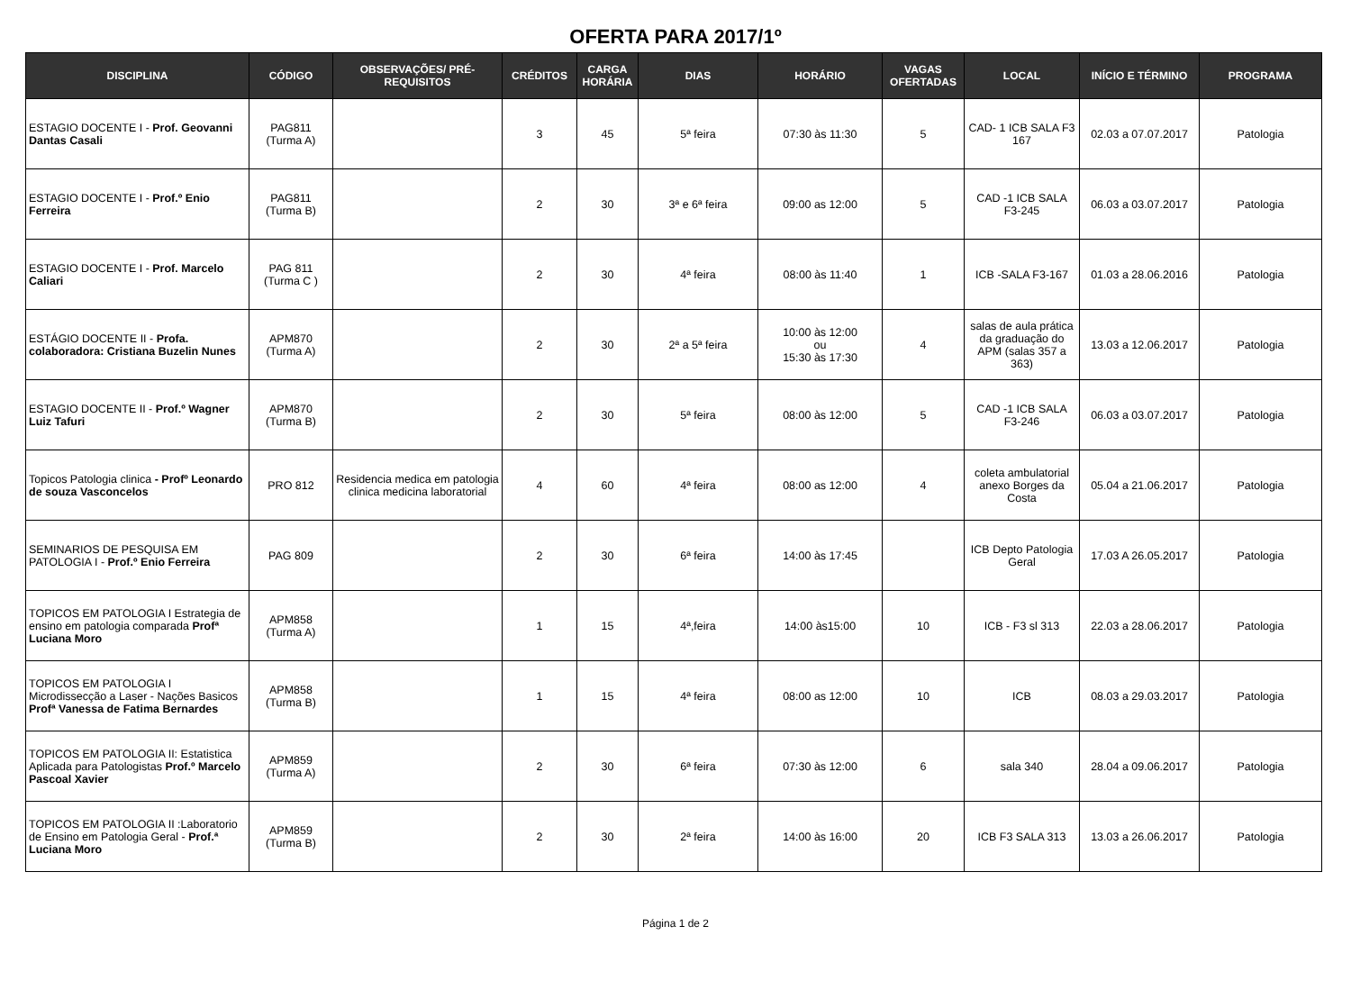OFERTA PARA 2017/1º
| DISCIPLINA | CÓDIGO | OBSERVAÇÕES/ PRÉ-REQUISITOS | CRÉDITOS | CARGA HORÁRIA | DIAS | HORÁRIO | VAGAS OFERTADAS | LOCAL | INÍCIO E TÉRMINO | PROGRAMA |
| --- | --- | --- | --- | --- | --- | --- | --- | --- | --- | --- |
| ESTAGIO DOCENTE I - Prof. Geovanni Dantas Casali | PAG811 (Turma A) | | 3 | 45 | 5ª feira | 07:30 às 11:30 | 5 | CAD- 1 ICB SALA F3 167 | 02.03 a 07.07.2017 | Patologia |
| ESTAGIO DOCENTE I - Prof.º Enio Ferreira | PAG811 (Turma B) | | 2 | 30 | 3ª e 6ª feira | 09:00 as 12:00 | 5 | CAD -1 ICB SALA F3-245 | 06.03 a 03.07.2017 | Patologia |
| ESTAGIO DOCENTE I - Prof. Marcelo Caliari | PAG 811 (Turma C ) | | 2 | 30 | 4ª feira | 08:00 às 11:40 | 1 | ICB -SALA F3-167 | 01.03 a 28.06.2016 | Patologia |
| ESTÁGIO DOCENTE II - Profa. colaboradora: Cristiana Buzelin Nunes | APM870 (Turma A) | | 2 | 30 | 2ª a 5ª feira | 10:00 às 12:00 ou 15:30 às 17:30 | 4 | salas de aula prática da graduação do APM (salas 357 a 363) | 13.03 a 12.06.2017 | Patologia |
| ESTAGIO DOCENTE II - Prof.º Wagner Luiz Tafuri | APM870 (Turma B) | | 2 | 30 | 5ª feira | 08:00 às 12:00 | 5 | CAD -1 ICB SALA F3-246 | 06.03 a 03.07.2017 | Patologia |
| Topicos Patologia clinica - Profº Leonardo de souza Vasconcelos | PRO 812 | Residencia medica em patologia clinica medicina laboratorial | 4 | 60 | 4ª feira | 08:00 as 12:00 | 4 | coleta ambulatorial anexo Borges da Costa | 05.04 a 21.06.2017 | Patologia |
| SEMINARIOS DE PESQUISA EM PATOLOGIA I - Prof.º Enio Ferreira | PAG 809 | | 2 | 30 | 6ª feira | 14:00 às 17:45 | | ICB Depto Patologia Geral | 17.03 A 26.05.2017 | Patologia |
| TOPICOS EM PATOLOGIA I Estrategia de ensino em patologia comparada Profª Luciana Moro | APM858 (Turma A) | | 1 | 15 | 4ª,feira | 14:00 às15:00 | 10 | ICB - F3 sl 313 | 22.03 a 28.06.2017 | Patologia |
| TOPICOS EM PATOLOGIA I Microdissecção a Laser - Nações Basicos Profª Vanessa de Fatima Bernardes | APM858 (Turma B) | | 1 | 15 | 4ª feira | 08:00 as 12:00 | 10 | ICB | 08.03 a 29.03.2017 | Patologia |
| TOPICOS EM PATOLOGIA II: Estatistica Aplicada para Patologistas Prof.º Marcelo Pascoal Xavier | APM859 (Turma A) | | 2 | 30 | 6ª feira | 07:30 às 12:00 | 6 | sala 340 | 28.04 a 09.06.2017 | Patologia |
| TOPICOS EM PATOLOGIA II :Laboratorio de Ensino em Patologia Geral - Prof.ª Luciana Moro | APM859 (Turma B) | | 2 | 30 | 2ª feira | 14:00 às 16:00 | 20 | ICB F3 SALA 313 | 13.03 a 26.06.2017 | Patologia |
Página 1 de 2